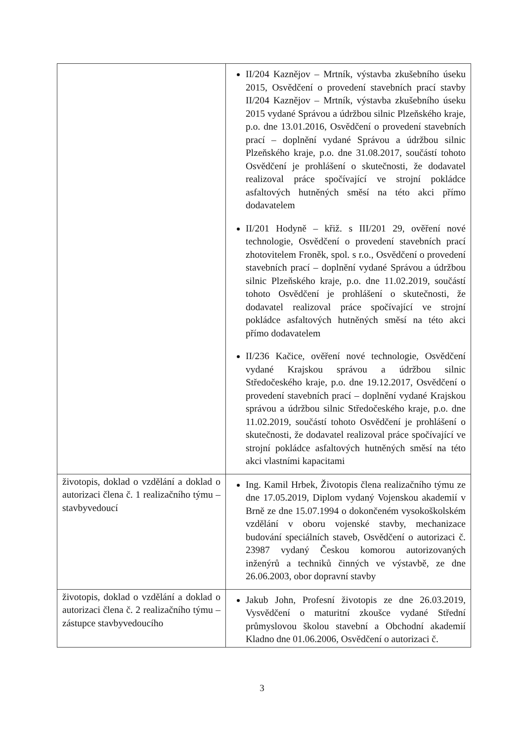| | II/204 Kaznějov – Mrtník, výstavba zkušebního úseku 2015, Osvědčení o provedení stavebních prací stavby II/204 Kaznějov – Mrtník, výstavba zkušebního úseku 2015 vydané Správou a údržbou silnic Plzeňského kraje, p.o. dne 13.01.2016, Osvědčení o provedení stavebních prací – doplnění vydané Správou a údržbou silnic Plzeňského kraje, p.o. dne 31.08.2017, součástí tohoto Osvědčení je prohlášení o skutečnosti, že dodavatel realizoval práce spočívající ve strojní pokládce asfaltových hutněných směsí na této akci přímo dodavatelem II/201 Hodyně – křiž. s III/201 29, ověření nové technologie, Osvědčení o provedení stavebních prací zhotovitelem Froněk, spol. s r.o., Osvědčení o provedení stavebních prací – doplnění vydané Správou a údržbou silnic Plzeňského kraje, p.o. dne 11.02.2019, součástí tohoto Osvědčení je prohlášení o skutečnosti, že dodavatel realizoval práce spočívající ve strojní pokládce asfaltových hutněných směsí na této akci přímo dodavatelem II/236 Kačice, ověření nové technologie, Osvědčení vydané Krajskou správou a údržbou silnic Středočeského kraje, p.o. dne 19.12.2017, Osvědčení o provedení stavebních prací – doplnění vydané Krajskou správou a údržbou silnic Středočeského kraje, p.o. dne 11.02.2019, součástí tohoto Osvědčení je prohlášení o skutečnosti, že dodavatel realizoval práce spočívající ve strojní pokládce asfaltových hutněných směsí na této akci vlastními kapacitami |
| životopis, doklad o vzdělání a doklad o autorizaci člena č. 1 realizačního týmu – stavbyvedoucí | Ing. Kamil Hrbek, Životopis člena realizačního týmu ze dne 17.05.2019, Diplom vydaný Vojenskou akademií v Brně ze dne 15.07.1994 o dokončeném vysokoškolském vzdělání v oboru vojenské stavby, mechanizace budování speciálních staveb, Osvědčení o autorizaci č. 23987 vydaný Českou komorou autorizovaných inženýrů a techniků činných ve výstavbě, ze dne 26.06.2003, obor dopravní stavby |
| životopis, doklad o vzdělání a doklad o autorizaci člena č. 2 realizačního týmu – zástupce stavbyvedoucího | Jakub John, Profesní životopis ze dne 26.03.2019, Vysvědčení o maturitní zkoušce vydané Střední průmyslovou školou stavební a Obchodní akademií Kladno dne 01.06.2006, Osvědčení o autorizaci č. |
3